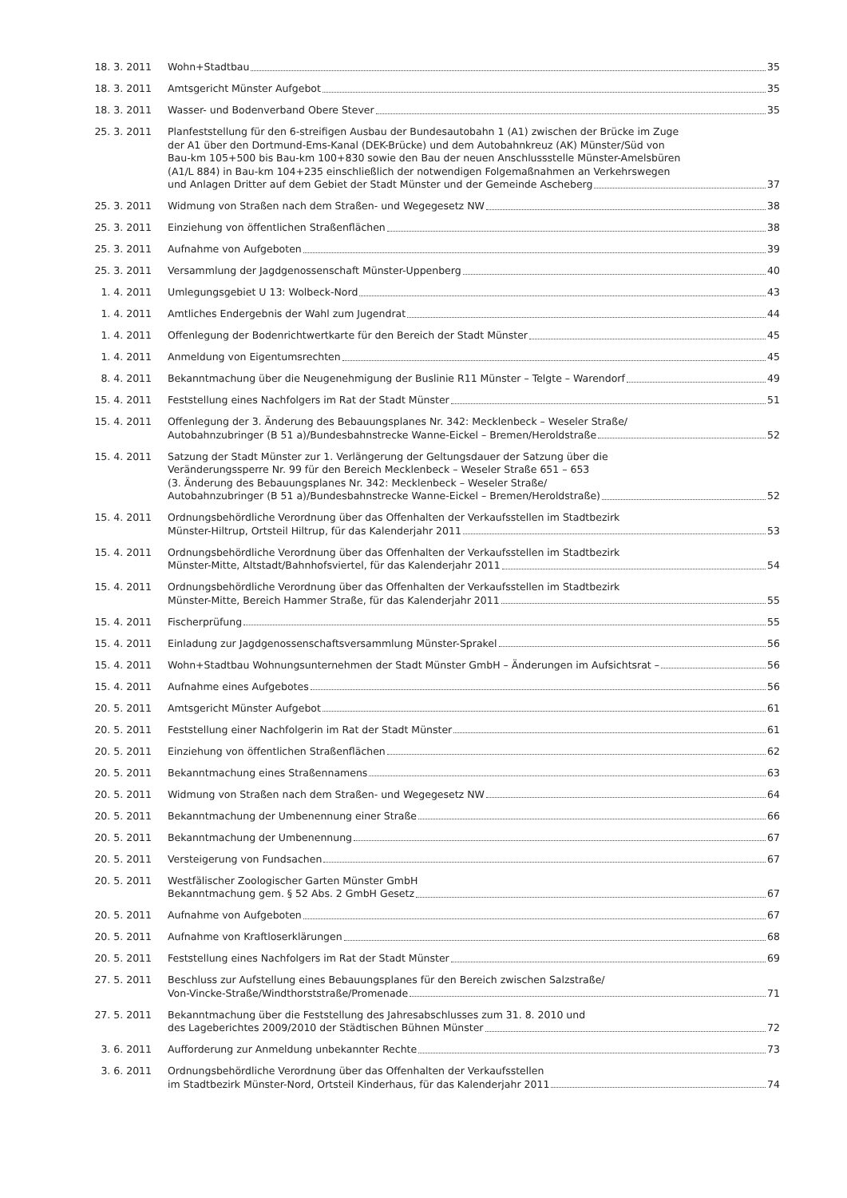18. 3. 2011 Wohn+Stadtbau 35
18. 3. 2011 Amtsgericht Münster Aufgebot 35
18. 3. 2011 Wasser- und Bodenverband Obere Stever 35
25. 3. 2011 Planfeststellung für den 6-streifigen Ausbau der Bundesautobahn 1 (A1) zwischen der Brücke im Zuge
der A1 über den Dortmund-Ems-Kanal (DEK-Brücke) und dem Autobahnkreuz (AK) Münster/Süd von
Bau-km 105+500 bis Bau-km 100+830 sowie den Bau der neuen Anschlussstelle Münster-Amelsbüren
(A1/L 884) in Bau-km 104+235 einschließlich der notwendigen Folgemaßnahmen an Verkehrswegen
und Anlagen Dritter auf dem Gebiet der Stadt Münster und der Gemeinde Ascheberg 37
25. 3. 2011 Widmung von Straßen nach dem Straßen- und Wegegesetz NW 38
25. 3. 2011 Einziehung von öffentlichen Straßenflächen 38
25. 3. 2011 Aufnahme von Aufgeboten 39
25. 3. 2011 Versammlung der Jagdgenossenschaft Münster-Uppenberg 40
1. 4. 2011 Umlegungsgebiet U 13: Wolbeck-Nord 43
1. 4. 2011 Amtliches Endergebnis der Wahl zum Jugendrat 44
1. 4. 2011 Offenlegung der Bodenrichtwertkarte für den Bereich der Stadt Münster 45
1. 4. 2011 Anmeldung von Eigentumsrechten 45
8. 4. 2011 Bekanntmachung über die Neugenehmigung der Buslinie R11 Münster – Telgte – Warendorf 49
15. 4. 2011 Feststellung eines Nachfolgers im Rat der Stadt Münster 51
15. 4. 2011 Offenlegung der 3. Änderung des Bebauungsplanes Nr. 342: Mecklenbeck – Weseler Straße/
Autobahnzubringer (B 51 a)/Bundesbahnstrecke Wanne-Eickel – Bremen/Heroldstraße 52
15. 4. 2011 Satzung der Stadt Münster zur 1. Verlängerung der Geltungsdauer der Satzung über die
Veränderungssperre Nr. 99 für den Bereich Mecklenbeck – Weseler Straße 651 – 653
(3. Änderung des Bebauungsplanes Nr. 342: Mecklenbeck – Weseler Straße/
Autobahnzubringer (B 51 a)/Bundesbahnstrecke Wanne-Eickel – Bremen/Heroldstraße) 52
15. 4. 2011 Ordnungsbehördliche Verordnung über das Offenhalten der Verkaufsstellen im Stadtbezirk
Münster-Hiltrup, Ortsteil Hiltrup, für das Kalenderjahr 2011 53
15. 4. 2011 Ordnungsbehördliche Verordnung über das Offenhalten der Verkaufsstellen im Stadtbezirk
Münster-Mitte, Altstadt/Bahnhofsviertel, für das Kalenderjahr 2011 54
15. 4. 2011 Ordnungsbehördliche Verordnung über das Offenhalten der Verkaufsstellen im Stadtbezirk
Münster-Mitte, Bereich Hammer Straße, für das Kalenderjahr 2011 55
15. 4. 2011 Fischerprüfung 55
15. 4. 2011 Einladung zur Jagdgenossenschaftsversammlung Münster-Sprakel 56
15. 4. 2011 Wohn+Stadtbau Wohnungsunternehmen der Stadt Münster GmbH – Änderungen im Aufsichtsrat – 56
15. 4. 2011 Aufnahme eines Aufgebotes 56
20. 5. 2011 Amtsgericht Münster Aufgebot 61
20. 5. 2011 Feststellung einer Nachfolgerin im Rat der Stadt Münster 61
20. 5. 2011 Einziehung von öffentlichen Straßenflächen 62
20. 5. 2011 Bekanntmachung eines Straßennamens 63
20. 5. 2011 Widmung von Straßen nach dem Straßen- und Wegegesetz NW 64
20. 5. 2011 Bekanntmachung der Umbenennung einer Straße 66
20. 5. 2011 Bekanntmachung der Umbenennung 67
20. 5. 2011 Versteigerung von Fundsachen 67
20. 5. 2011 Westfälischer Zoologischer Garten Münster GmbH
Bekanntmachung gem. § 52 Abs. 2 GmbH Gesetz 67
20. 5. 2011 Aufnahme von Aufgeboten 67
20. 5. 2011 Aufnahme von Kraftloserklärungen 68
20. 5. 2011 Feststellung eines Nachfolgers im Rat der Stadt Münster 69
27. 5. 2011 Beschluss zur Aufstellung eines Bebauungsplanes für den Bereich zwischen Salzstraße/
Von-Vincke-Straße/Windthorststraße/Promenade 71
27. 5. 2011 Bekanntmachung über die Feststellung des Jahresabschlusses zum 31. 8. 2010 und
des Lageberichtes 2009/2010 der Städtischen Bühnen Münster 72
3. 6. 2011 Aufforderung zur Anmeldung unbekannter Rechte 73
3. 6. 2011 Ordnungsbehördliche Verordnung über das Offenhalten der Verkaufsstellen
im Stadtbezirk Münster-Nord, Ortsteil Kinderhaus, für das Kalenderjahr 2011 74